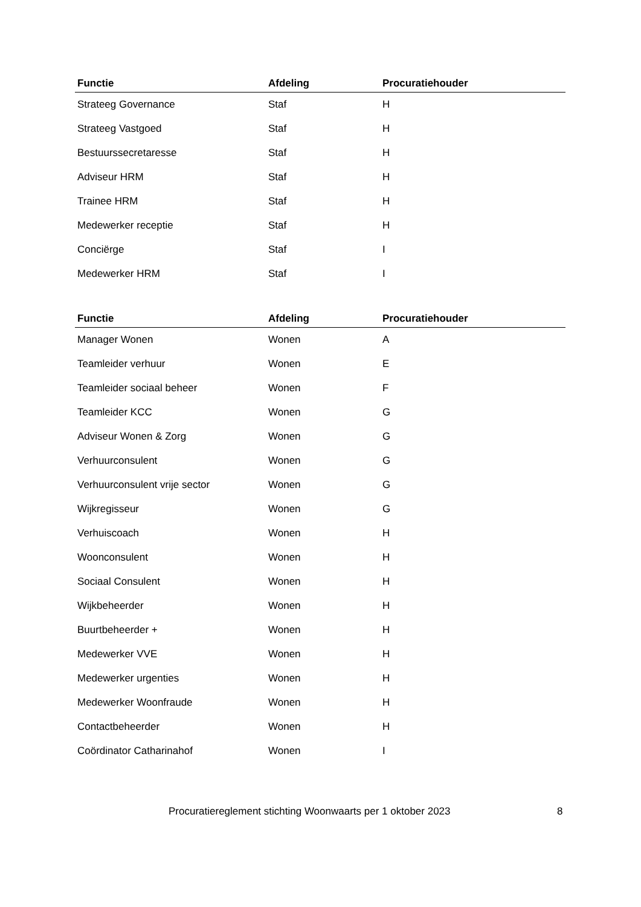| Functie | Afdeling | Procuratiehouder |
| --- | --- | --- |
| Strateeg Governance | Staf | H |
| Strateeg Vastgoed | Staf | H |
| Bestuurssecretaresse | Staf | H |
| Adviseur HRM | Staf | H |
| Trainee HRM | Staf | H |
| Medewerker receptie | Staf | H |
| Conciërge | Staf | I |
| Medewerker HRM | Staf | I |
| Functie | Afdeling | Procuratiehouder |
| --- | --- | --- |
| Manager Wonen | Wonen | A |
| Teamleider verhuur | Wonen | E |
| Teamleider sociaal beheer | Wonen | F |
| Teamleider KCC | Wonen | G |
| Adviseur Wonen & Zorg | Wonen | G |
| Verhuurconsulent | Wonen | G |
| Verhuurconsulent vrije sector | Wonen | G |
| Wijkregisseur | Wonen | G |
| Verhuiscoach | Wonen | H |
| Woonconsulent | Wonen | H |
| Sociaal Consulent | Wonen | H |
| Wijkbeheerder | Wonen | H |
| Buurtbeheerder + | Wonen | H |
| Medewerker VVE | Wonen | H |
| Medewerker urgenties | Wonen | H |
| Medewerker Woonfraude | Wonen | H |
| Contactbeheerder | Wonen | H |
| Coördinator Catharinahof | Wonen | I |
Procuratiereglement stichting Woonwaarts per 1 oktober 2023 8